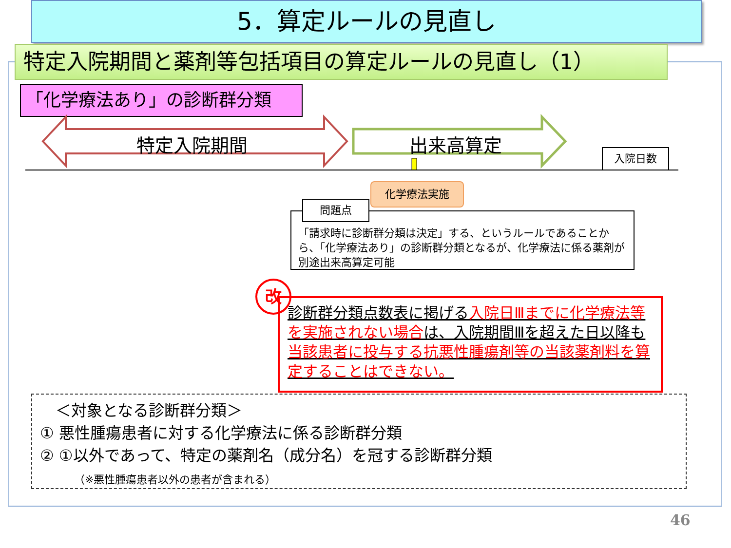5．算定ルールの見直し
特定入院期間と薬剤等包括項目の算定ルールの見直し（1）
「化学療法あり」の診断群分類
特定入院期間 出来高算定
入院日数
化学療法実施
「請求時に診断群分類は決定」する、というルールであることから、「化学療法あり」の診断群分類となるが、化学療法に係る薬剤が別途出来高算定可能
問題点
改
診断群分類点数表に掲げる入院日Ⅲまでに化学療法等を実施されない場合は、入院期間Ⅲを超えた日以降も当該患者に投与する抗悪性腫瘍剤等の当該薬剤料を算定することはできない。
　＜対象となる診断群分類＞
① 悪性腫瘍患者に対する化学療法に係る診断群分類
② ①以外であって、特定の薬剤名（成分名）を冠する診断群分類
（※悪性腫瘍患者以外の患者が含まれる）
46